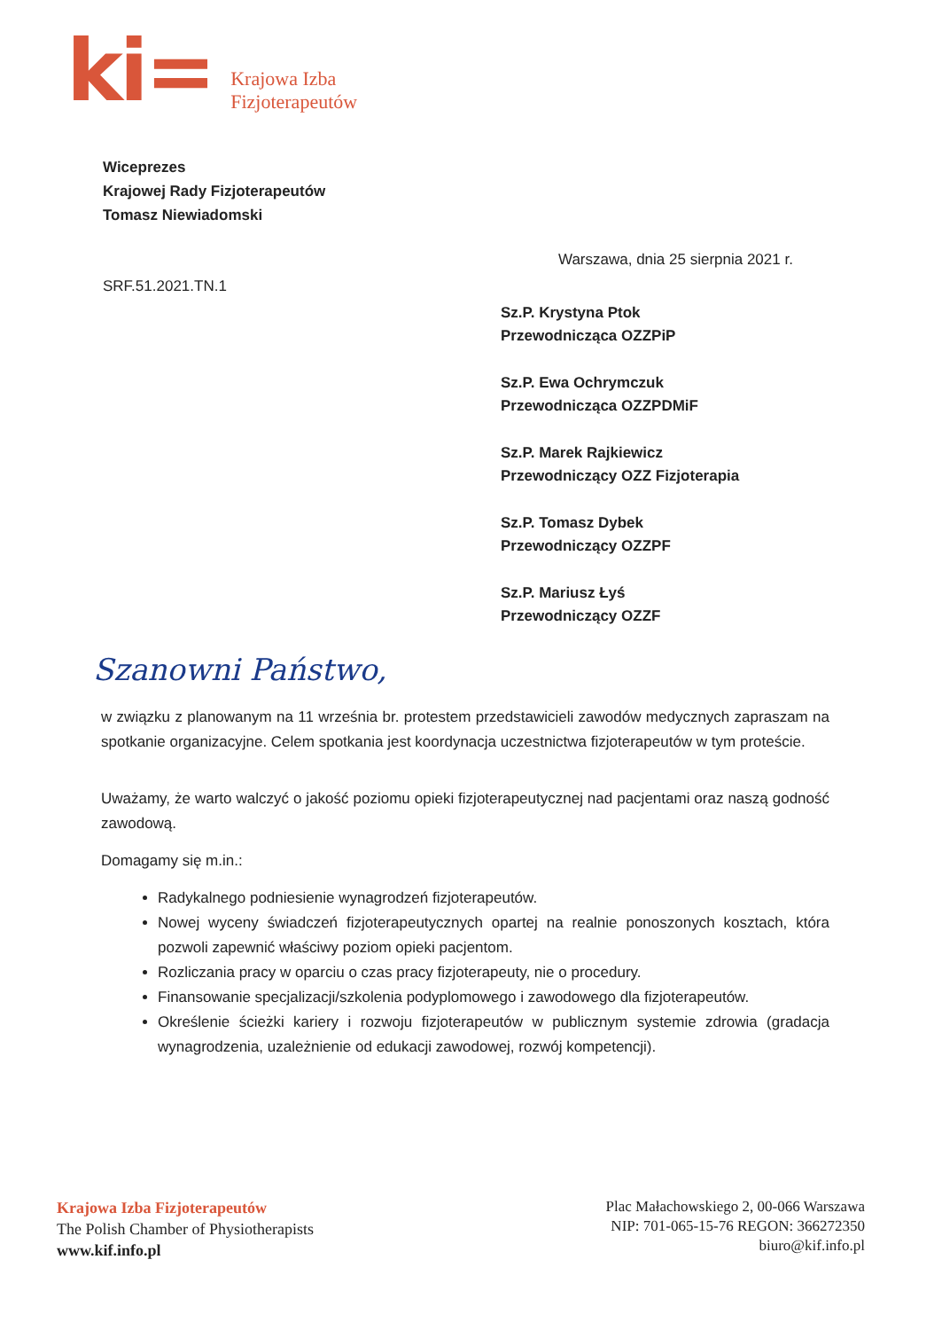ki=
Krajowa Izba
Fizjoterapeutów
Wiceprezes
Krajowej Rady Fizjoterapeutów
Tomasz Niewiadomski
Warszawa, dnia 25 sierpnia 2021 r.
SRF.51.2021.TN.1
Sz.P. Krystyna Ptok
Przewodnicząca OZZPiP
Sz.P. Ewa Ochrymczuk
Przewodnicząca OZZPDMiF
Sz.P. Marek Rajkiewicz
Przewodniczący OZZ Fizjoterapia
Sz.P. Tomasz Dybek
Przewodniczący OZZPF
Sz.P. Mariusz Łyś
Przewodniczący OZZF
Szanowni Państwo,
w związku z planowanym na 11 września br. protestem przedstawicieli zawodów medycznych zapraszam na spotkanie organizacyjne. Celem spotkania jest koordynacja uczestnictwa fizjoterapeutów w tym proteście.
Uważamy, że warto walczyć o jakość poziomu opieki fizjoterapeutycznej nad pacjentami oraz naszą godność zawodową.
Domagamy się m.in.:
Radykalnego podniesienie wynagrodzeń fizjoterapeutów.
Nowej wyceny świadczeń fizjoterapeutycznych opartej na realnie ponoszonych kosztach, która pozwoli zapewnić właściwy poziom opieki pacjentom.
Rozliczania pracy w oparciu o czas pracy fizjoterapeuty, nie o procedury.
Finansowanie specjalizacji/szkolenia podyplomowego i zawodowego dla fizjoterapeutów.
Określenie ścieżki kariery i rozwoju fizjoterapeutów w publicznym systemie zdrowia (gradacja wynagrodzenia, uzależnienie od edukacji zawodowej, rozwój kompetencji).
Krajowa Izba Fizjoterapeutów
The Polish Chamber of Physiotherapists
www.kif.info.pl
Plac Małachowskiego 2, 00-066 Warszawa
NIP: 701-065-15-76 REGON: 366272350
biuro@kif.info.pl